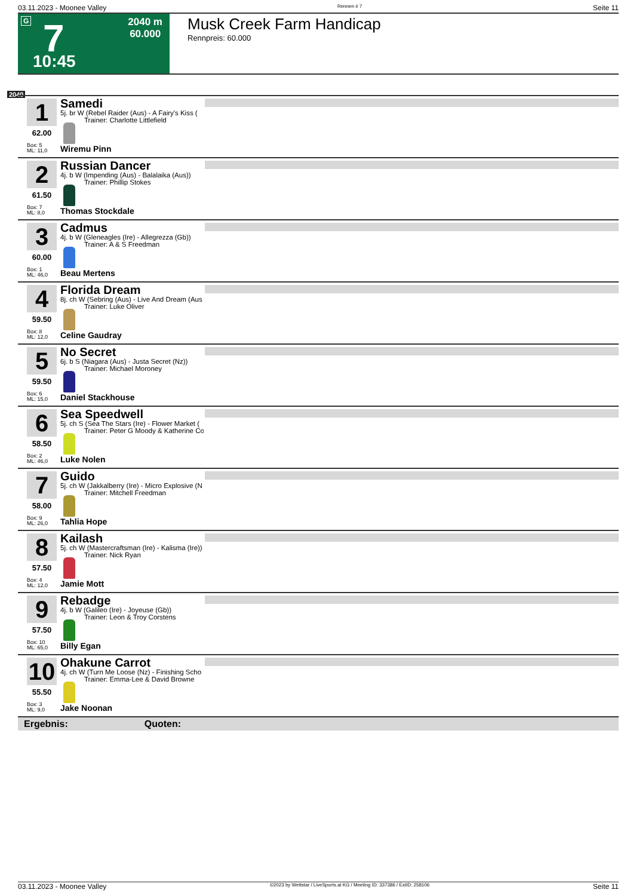03.11.2023 - Moonee Valley Rennen # 7 Seite 11
G 7 2040 m
60.000
10:45
Musk Creek Farm Handicap
Rennpreis: 60.000
2040
1
62.00
Box: 5
ML: 11,0
Samedi
5j. br W (Rebel Raider (Aus) - A Fairy's Kiss (
Trainer: Charlotte Littlefield
Wiremu Pinn
2
61.50
Box: 7
ML: 8,0
Russian Dancer
4j. b W (Impending (Aus) - Balalaika (Aus))
Trainer: Phillip Stokes
Thomas Stockdale
3
60.00
Box: 1
ML: 46,0
Cadmus
4j. b W (Gleneagles (Ire) - Allegrezza (Gb))
Trainer: A & S Freedman
Beau Mertens
4
59.50
Box: 8
ML: 12,0
Florida Dream
8j. ch W (Sebring (Aus) - Live And Dream (Aus
Trainer: Luke Oliver
Celine Gaudray
5
59.50
Box: 6
ML: 15,0
No Secret
6j. b S (Niagara (Aus) - Justa Secret (Nz))
Trainer: Michael Moroney
Daniel Stackhouse
6
58.50
Box: 2
ML: 46,0
Sea Speedwell
5j. ch S (Sea The Stars (Ire) - Flower Market (
Trainer: Peter G Moody & Katherine Co
Luke Nolen
7
58.00
Box: 9
ML: 26,0
Guido
5j. ch W (Jakkalberry (Ire) - Micro Explosive (N
Trainer: Mitchell Freedman
Tahlia Hope
8
57.50
Box: 4
ML: 12,0
Kailash
5j. ch W (Mastercraftsman (Ire) - Kalisma (Ire))
Trainer: Nick Ryan
Jamie Mott
9
57.50
Box: 10
ML: 65,0
Rebadge
4j. b W (Galileo (Ire) - Joyeuse (Gb))
Trainer: Leon & Troy Corstens
Billy Egan
10
55.50
Box: 3
ML: 9,0
Ohakune Carrot
4j. ch W (Turn Me Loose (Nz) - Finishing Scho
Trainer: Emma-Lee & David Browne
Jake Noonan
Ergebnis: Quoten:
03.11.2023 - Moonee Valley ©2023 by Wettstar / LiveSports.at KG / Meeting ID: 337386 / ExtID: 258106 Seite 11